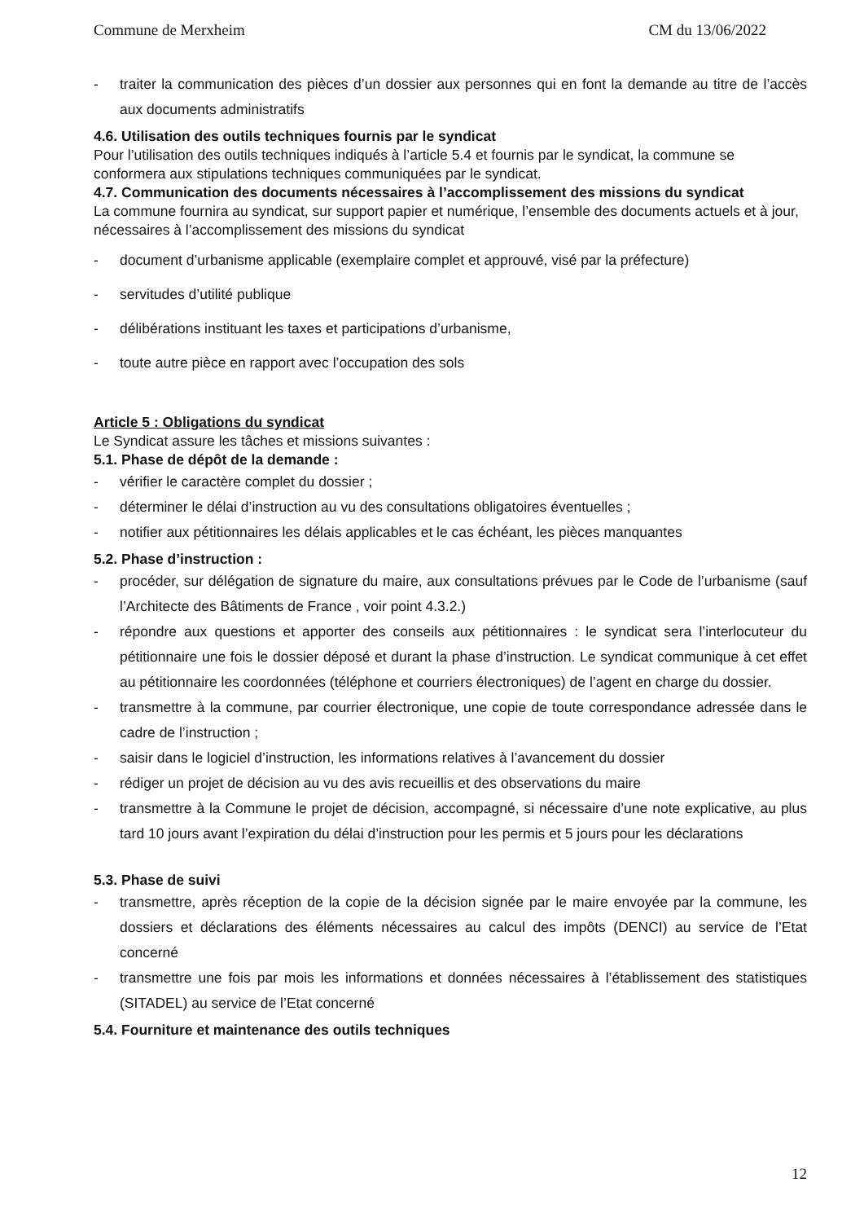Commune de Merxheim CM du 13/06/2022
traiter la communication des pièces d’un dossier aux personnes qui en font la demande au titre de l’accès aux documents administratifs
4.6. Utilisation des outils techniques fournis par le syndicat
Pour l’utilisation des outils techniques indiqués à l’article 5.4 et fournis par le syndicat, la commune se conformera aux stipulations techniques communiquées par le syndicat.
4.7. Communication des documents nécessaires à l’accomplissement des missions du syndicat
La commune fournira au syndicat, sur support papier et numérique, l’ensemble des documents actuels et à jour, nécessaires à l’accomplissement des missions du syndicat
document d’urbanisme applicable (exemplaire complet et approuvé, visé par la préfecture)
servitudes d’utilité publique
délibérations instituant les taxes et participations d’urbanisme,
toute autre pièce en rapport avec l’occupation des sols
Article 5 : Obligations du syndicat
Le Syndicat assure les tâches et missions suivantes :
5.1. Phase de dépôt de la demande :
vérifier le caractère complet du dossier ;
déterminer le délai d’instruction au vu des consultations obligatoires éventuelles ;
notifier aux pétitionnaires les délais applicables et le cas échéant, les pièces manquantes
5.2. Phase d’instruction :
procéder, sur délégation de signature du maire, aux consultations prévues par le Code de l’urbanisme (sauf l’Architecte des Bâtiments de France , voir point 4.3.2.)
répondre aux questions et apporter des conseils aux pétitionnaires : le syndicat sera l’interlocuteur du pétitionnaire une fois le dossier déposé et durant la phase d’instruction. Le syndicat communique à cet effet au pétitionnaire les coordonnées (téléphone et courriers électroniques) de l’agent en charge du dossier.
transmettre à la commune, par courrier électronique, une copie de toute correspondance adressée dans le cadre de l’instruction ;
saisir dans le logiciel d’instruction, les informations relatives à l’avancement du dossier
rédiger un projet de décision au vu des avis recueillis et des observations du maire
transmettre à la Commune le projet de décision, accompagné, si nécessaire d’une note explicative, au plus tard 10 jours avant l’expiration du délai d’instruction pour les permis et 5 jours pour les déclarations
5.3. Phase de suivi
transmettre, après réception de la copie de la décision signée par le maire envoyée par la commune, les dossiers et déclarations des éléments nécessaires au calcul des impôts (DENCI) au service de l’Etat concerné
transmettre une fois par mois les informations et données nécessaires à l’établissement des statistiques (SITADEL) au service de l’Etat concerné
5.4. Fourniture et maintenance des outils techniques
12